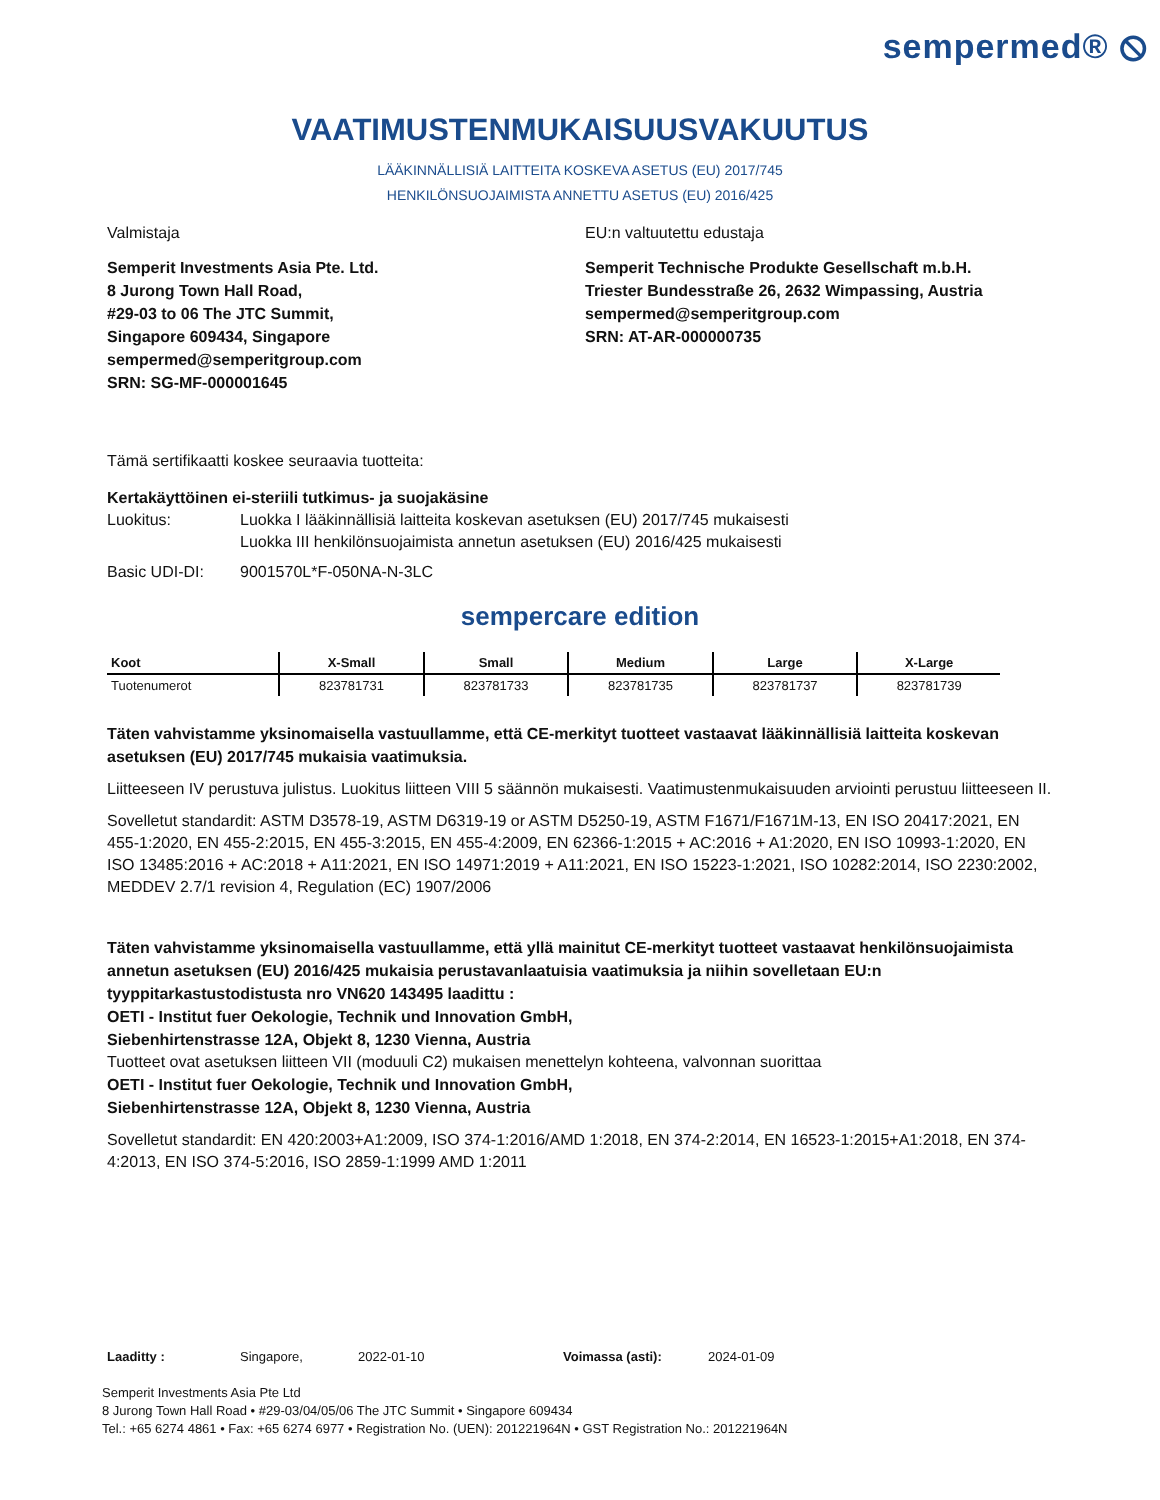sempermed® ⦸
VAATIMUSTENMUKAISUUSVAKUUTUS
LÄÄKINNÄLLISIÄ LAITTEITA KOSKEVA ASETUS (EU) 2017/745
HENKILÖNSUOJAIMISTA ANNETTU ASETUS (EU) 2016/425
Valmistaja
Semperit Investments Asia Pte. Ltd.
8 Jurong Town Hall Road,
#29-03 to 06 The JTC Summit,
Singapore 609434, Singapore
sempermed@semperitgroup.com
SRN: SG-MF-000001645
EU:n valtuutettu edustaja
Semperit Technische Produkte Gesellschaft m.b.H.
Triester Bundesstraße 26, 2632 Wimpassing, Austria
sempermed@semperitgroup.com
SRN: AT-AR-000000735
Tämä sertifikaatti koskee seuraavia tuotteita:
Kertakäyttöinen ei-steriili tutkimus- ja suojakäsine
Luokitus: Luokka I lääkinnällisiä laitteita koskevan asetuksen (EU) 2017/745 mukaisesti
Luokka III henkilönsuojaimista annetun asetuksen (EU) 2016/425 mukaisesti
Basic UDI-DI: 9001570L*F-050NA-N-3LC
sempercare edition
| Koot | X-Small | Small | Medium | Large | X-Large |
| --- | --- | --- | --- | --- | --- |
| Tuotenumerot | 823781731 | 823781733 | 823781735 | 823781737 | 823781739 |
Täten vahvistamme yksinomaisella vastuullamme, että CE-merkityt tuotteet vastaavat lääkinnällisiä laitteita koskevan asetuksen (EU) 2017/745 mukaisia vaatimuksia.
Liitteeseen IV perustuva julistus. Luokitus liitteen VIII 5 säännön mukaisesti. Vaatimustenmukaisuuden arviointi perustuu liitteeseen II.
Sovelletut standardit: ASTM D3578-19, ASTM D6319-19 or ASTM D5250-19, ASTM F1671/F1671M-13, EN ISO 20417:2021, EN 455-1:2020, EN 455-2:2015, EN 455-3:2015, EN 455-4:2009, EN 62366-1:2015 + AC:2016 + A1:2020, EN ISO 10993-1:2020, EN ISO 13485:2016 + AC:2018 + A11:2021, EN ISO 14971:2019 + A11:2021, EN ISO 15223-1:2021, ISO 10282:2014, ISO 2230:2002, MEDDEV 2.7/1 revision 4, Regulation (EC) 1907/2006
Täten vahvistamme yksinomaisella vastuullamme, että yllä mainitut CE-merkityt tuotteet vastaavat henkilönsuojaimista annetun asetuksen (EU) 2016/425 mukaisia perustavanlaatuisia vaatimuksia ja niihin sovelletaan EU:n tyyppitarkastustodistusta nro VN620 143495 laadittu :
OETI - Institut fuer Oekologie, Technik und Innovation GmbH,
Siebenhirtenstrasse 12A, Objekt 8, 1230 Vienna, Austria
Tuotteet ovat asetuksen liitteen VII (moduuli C2) mukaisen menettelyn kohteena, valvonnan suorittaa
OETI - Institut fuer Oekologie, Technik und Innovation GmbH,
Siebenhirtenstrasse 12A, Objekt 8, 1230 Vienna, Austria
Sovelletut standardit: EN 420:2003+A1:2009, ISO 374-1:2016/AMD 1:2018, EN 374-2:2014, EN 16523-1:2015+A1:2018, EN 374-4:2013, EN ISO 374-5:2016, ISO 2859-1:1999 AMD 1:2011
Laaditty : Singapore, 2022-01-10 Voimassa (asti): 2024-01-09
Semperit Investments Asia Pte Ltd
8 Jurong Town Hall Road • #29-03/04/05/06 The JTC Summit • Singapore 609434
Tel.: +65 6274 4861 • Fax: +65 6274 6977 • Registration No. (UEN): 201221964N • GST Registration No.: 201221964N